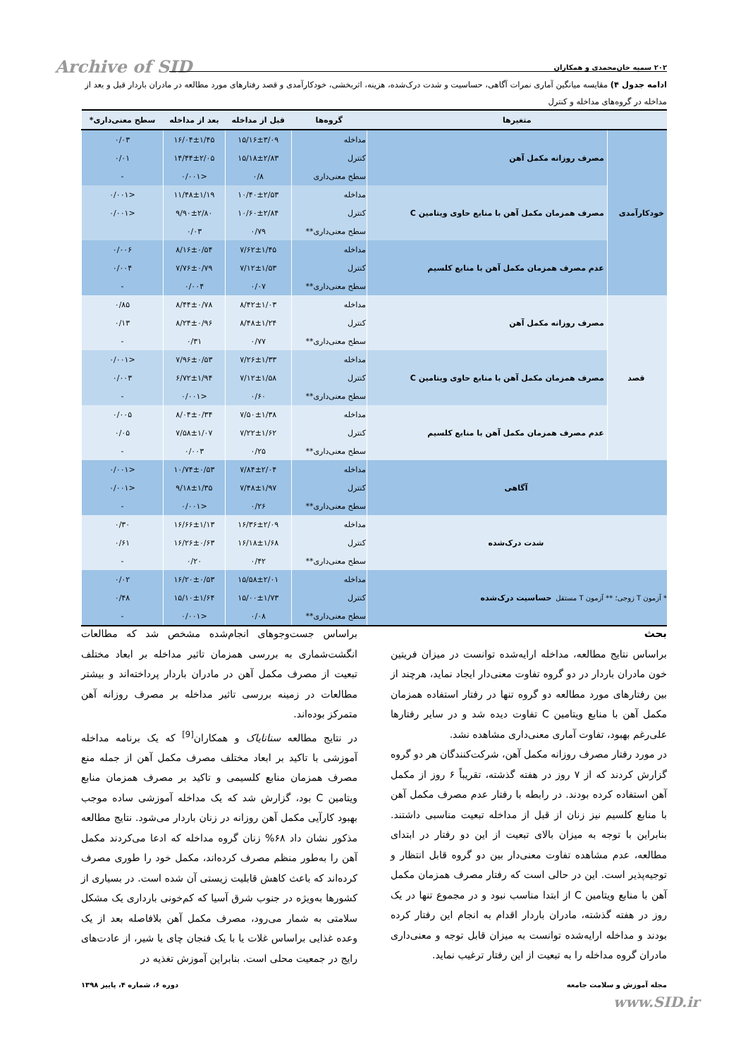Archive of SID ۲۰۲ سمیه خان‌محمدی و همکاران
ادامه جدول ۴) مقایسه میانگین آماری نمرات آگاهی، حساسیت و شدت درک‌شده، هزینه، اثربخشی، خودکارآمدی و قصد رفتارهای مورد مطالعه در مادران باردار قبل و بعد از مداخله در گروه‌های مداخله و کنترل
| متغیرها | | گروه‌ها | قبل از مداخله | بعد از مداخله | سطح معنی‌داری* |
| --- | --- | --- | --- | --- | --- |
| خودکارآمدی | مصرف روزانه مکمل آهن | مداخله | ۱۵/۱۶±۳/۰۹ | ۱۶/۰۴±۱/۴۵ | ۰/۰۳ |
| | | کنترل | ۱۵/۱۸±۲/۸۳ | ۱۴/۴۴±۲/۰۵ | ۰/۰۱ |
| | | سطح معنی‌داری | ۰/۸ | <۰/۰۰۱ | - |
| | مصرف همزمان مکمل آهن با منابع حاوی ویتامین C | مداخله | ۱۰/۴۰±۲/۵۳ | ۱۱/۴۸±۱/۱۹ | <۰/۰۰۱ |
| | | کنترل | ۱۰/۶۰±۲/۸۴ | ۹/۹۰±۲/۸۰ | <۰/۰۰۱ |
| | | سطح معنی‌داری** | ۰/۷۹ | ۰/۰۳ | |
| | عدم مصرف همزمان مکمل آهن با منابع کلسیم | مداخله | ۷/۶۲±۱/۴۵ | ۸/۱۶±۰/۵۴ | ۰/۰۰۶ |
| | | کنترل | ۷/۱۲±۱/۵۳ | ۷/۷۶±۰/۷۹ | ۰/۰۰۴ |
| | | سطح معنی‌داری** | ۰/۰۷ | ۰/۰۰۴ | - |
| قصد | مصرف روزانه مکمل آهن | مداخله | ۸/۴۲±۱/۰۳ | ۸/۴۴±۰/۷۸ | ۰/۸۵ |
| | | کنترل | ۸/۴۸±۱/۲۴ | ۸/۲۴±۰/۹۶ | ۰/۱۳ |
| | | سطح معنی‌داری** | ۰/۷۷ | ۰/۳۱ | - |
| | مصرف همزمان مکمل آهن با منابع حاوی ویتامین C | مداخله | ۷/۲۶±۱/۳۳ | ۷/۹۶±۰/۵۳ | <۰/۰۰۱ |
| | | کنترل | ۷/۱۲±۱/۵۸ | ۶/۷۲±۱/۹۴ | ۰/۰۰۳ |
| | | سطح معنی‌داری** | ۰/۶۰ | <۰/۰۰۱ | - |
| | عدم مصرف همزمان مکمل آهن با منابع کلسیم | مداخله | ۷/۵۰±۱/۳۸ | ۸/۰۴±۰/۳۴ | ۰/۰۰۵ |
| | | کنترل | ۷/۲۲±۱/۶۲ | ۷/۵۸±۱/۰۷ | ۰/۰۵ |
| | | سطح معنی‌داری** | ۰/۲۵ | ۰/۰۰۳ | - |
| آگاهی | | مداخله | ۷/۸۴±۲/۰۴ | ۱۰/۷۴±۰/۵۳ | <۰/۰۰۱ |
| | | کنترل | ۷/۴۸±۱/۹۷ | ۹/۱۸±۱/۳۵ | <۰/۰۰۱ |
| | | سطح معنی‌داری** | ۰/۲۶ | <۰/۰۰۱ | - |
| شدت درک‌شده | | مداخله | ۱۶/۳۶±۲/۰۹ | ۱۶/۶۶±۱/۱۳ | ۰/۳۰ |
| | | کنترل | ۱۶/۱۸±۱/۶۸ | ۱۶/۲۶±۰/۶۳ | ۰/۶۱ |
| | | سطح معنی‌داری** | ۰/۴۲ | ۰/۲۰ | - |
| حساسیت درک‌شده | | مداخله | ۱۵/۵۸±۲/۰۱ | ۱۶/۲۰±۰/۵۳ | ۰/۰۲ |
| | | کنترل | ۱۵/۰۰±۱/۷۳ | ۱۵/۱۰±۱/۶۴ | ۰/۴۸ |
| | | سطح معنی‌داری** | ۰/۰۸ | <۰/۰۰۱ | - |
* آزمون T زوجی؛ ** آزمون T مستقل
بحث
براساس نتایج مطالعه، مداخله ارایه‌شده توانست در میزان فریتین خون مادران باردار در دو گروه تفاوت معنی‌دار ایجاد نماید، هرچند از بین رفتارهای مورد مطالعه دو گروه تنها در رفتار استفاده همزمان مکمل آهن با منابع ویتامین C تفاوت دیده شد و در سایر رفتارها علی‌رغم بهبود، تفاوت آماری معنی‌داری مشاهده نشد.
در مورد رفتار مصرف روزانه مکمل آهن، شرکت‌کنندگان هر دو گروه گزارش کردند که از ۷ روز در هفته گذشته، تقریباً ۶ روز از مکمل آهن استفاده کرده بودند. در رابطه با رفتار عدم مصرف مکمل آهن با منابع کلسیم نیز زنان از قبل از مداخله تبعیت مناسبی داشتند. بنابراین با توجه به میزان بالای تبعیت از این دو رفتار در ابتدای مطالعه، عدم مشاهده تفاوت معنی‌دار بین دو گروه قابل انتظار و توجیه‌پذیر است. این در حالی است که رفتار مصرف همزمان مکمل آهن با منابع ویتامین C از ابتدا مناسب نبود و در مجموع تنها در یک روز در هفته گذشته، مادران باردار اقدام به انجام این رفتار کرده بودند و مداخله ارایه‌شده توانست به میزان قابل توجه و معنی‌داری مادران گروه مداخله را به تبعیت از این رفتار ترغیب نماید.
براساس جست‌وجوهای انجام‌شده مشخص شد که مطالعات انگشت‌شماری به بررسی همزمان تاثیر مداخله بر ابعاد مختلف تبعیت از مصرف مکمل آهن در مادران باردار پرداخته‌اند و بیشتر مطالعات در زمینه بررسی تاثیر مداخله بر مصرف روزانه آهن متمرکز بوده‌اند.
در نتایج مطالعه سنانایاک و همکاران<sup>[9]</sup> که یک برنامه مداخله آموزشی با تاکید بر ابعاد مختلف مصرف مکمل آهن از جمله منع مصرف همزمان منابع کلسیمی و تاکید بر مصرف همزمان منابع ویتامین C بود، گزارش شد که یک مداخله آموزشی ساده موجب بهبود کارآیی مکمل آهن روزانه در زنان باردار می‌شود. نتایج مطالعه مذکور نشان داد ۶۸% زنان گروه مداخله که ادعا می‌کردند مکمل آهن را به‌طور منظم مصرف کرده‌اند، مکمل خود را طوری مصرف کرده‌اند که باعث کاهش قابلیت زیستی آن شده است. در بسیاری از کشورها به‌ویژه در جنوب شرق آسیا که کم‌خونی بارداری یک مشکل سلامتی به شمار می‌رود، مصرف مکمل آهن بلافاصله بعد از یک وعده غذایی براساس غلات یا با یک فنجان چای یا شیر، از عادت‌های رایج در جمعیت محلی است. بنابراین آموزش تغذیه در
مجله آموزش و سلامت جامعه دوره ۶، شماره ۴، پاییز ۱۳۹۸
www.SID.ir